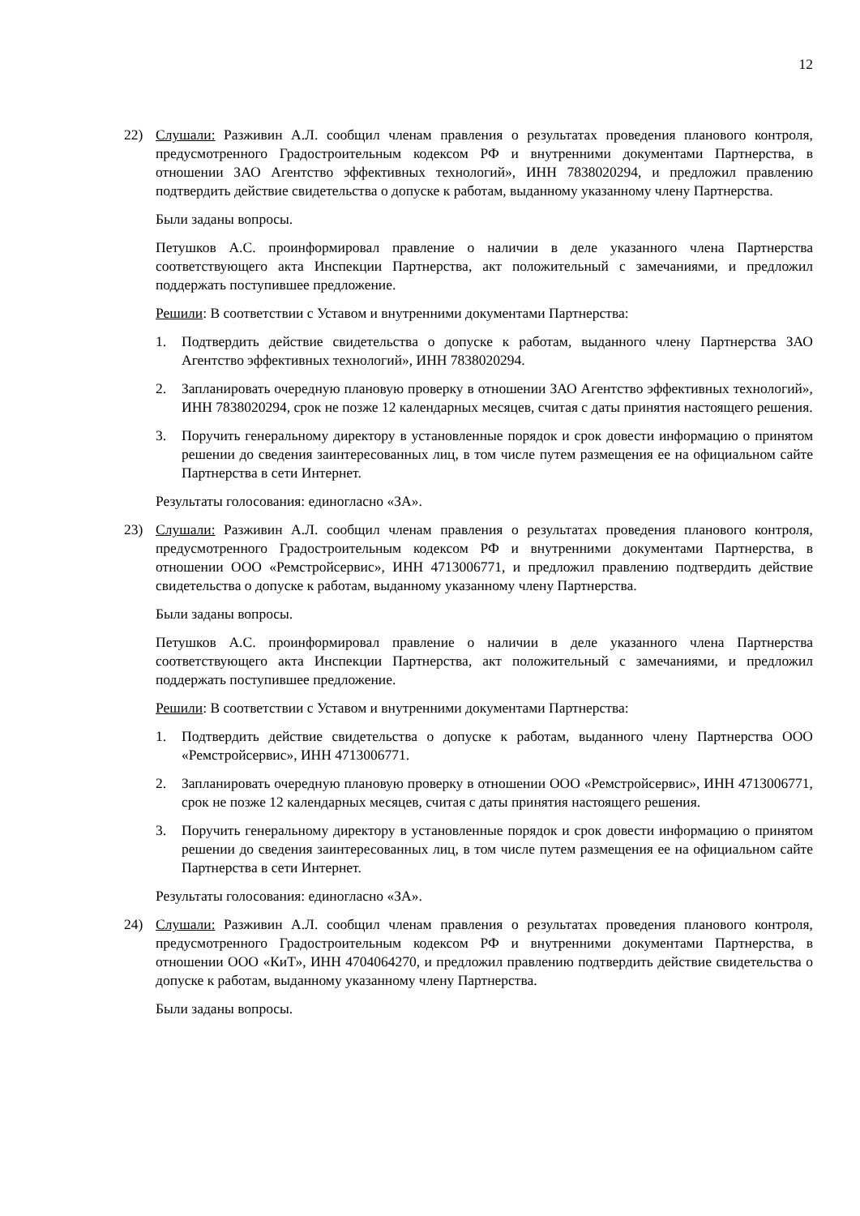12
22) Слушали: Разживин А.Л. сообщил членам правления о результатах проведения планового контроля, предусмотренного Градостроительным кодексом РФ и внутренними документами Партнерства, в отношении ЗАО Агентство эффективных технологий», ИНН 7838020294, и предложил правлению подтвердить действие свидетельства о допуске к работам, выданному указанному члену Партнерства.
Были заданы вопросы.
Петушков А.С. проинформировал правление о наличии в деле указанного члена Партнерства соответствующего акта Инспекции Партнерства, акт положительный с замечаниями, и предложил поддержать поступившее предложение.
Решили: В соответствии с Уставом и внутренними документами Партнерства:
1. Подтвердить действие свидетельства о допуске к работам, выданного члену Партнерства ЗАО Агентство эффективных технологий», ИНН 7838020294.
2. Запланировать очередную плановую проверку в отношении ЗАО Агентство эффективных технологий», ИНН 7838020294, срок не позже 12 календарных месяцев, считая с даты принятия настоящего решения.
3. Поручить генеральному директору в установленные порядок и срок довести информацию о принятом решении до сведения заинтересованных лиц, в том числе путем размещения ее на официальном сайте Партнерства в сети Интернет.
Результаты голосования: единогласно «ЗА».
23) Слушали: Разживин А.Л. сообщил членам правления о результатах проведения планового контроля, предусмотренного Градостроительным кодексом РФ и внутренними документами Партнерства, в отношении ООО «Ремстройсервис», ИНН 4713006771, и предложил правлению подтвердить действие свидетельства о допуске к работам, выданному указанному члену Партнерства.
Были заданы вопросы.
Петушков А.С. проинформировал правление о наличии в деле указанного члена Партнерства соответствующего акта Инспекции Партнерства, акт положительный с замечаниями, и предложил поддержать поступившее предложение.
Решили: В соответствии с Уставом и внутренними документами Партнерства:
1. Подтвердить действие свидетельства о допуске к работам, выданного члену Партнерства ООО «Ремстройсервис», ИНН 4713006771.
2. Запланировать очередную плановую проверку в отношении ООО «Ремстройсервис», ИНН 4713006771, срок не позже 12 календарных месяцев, считая с даты принятия настоящего решения.
3. Поручить генеральному директору в установленные порядок и срок довести информацию о принятом решении до сведения заинтересованных лиц, в том числе путем размещения ее на официальном сайте Партнерства в сети Интернет.
Результаты голосования: единогласно «ЗА».
24) Слушали: Разживин А.Л. сообщил членам правления о результатах проведения планового контроля, предусмотренного Градостроительным кодексом РФ и внутренними документами Партнерства, в отношении ООО «КиТ», ИНН 4704064270, и предложил правлению подтвердить действие свидетельства о допуске к работам, выданному указанному члену Партнерства.
Были заданы вопросы.